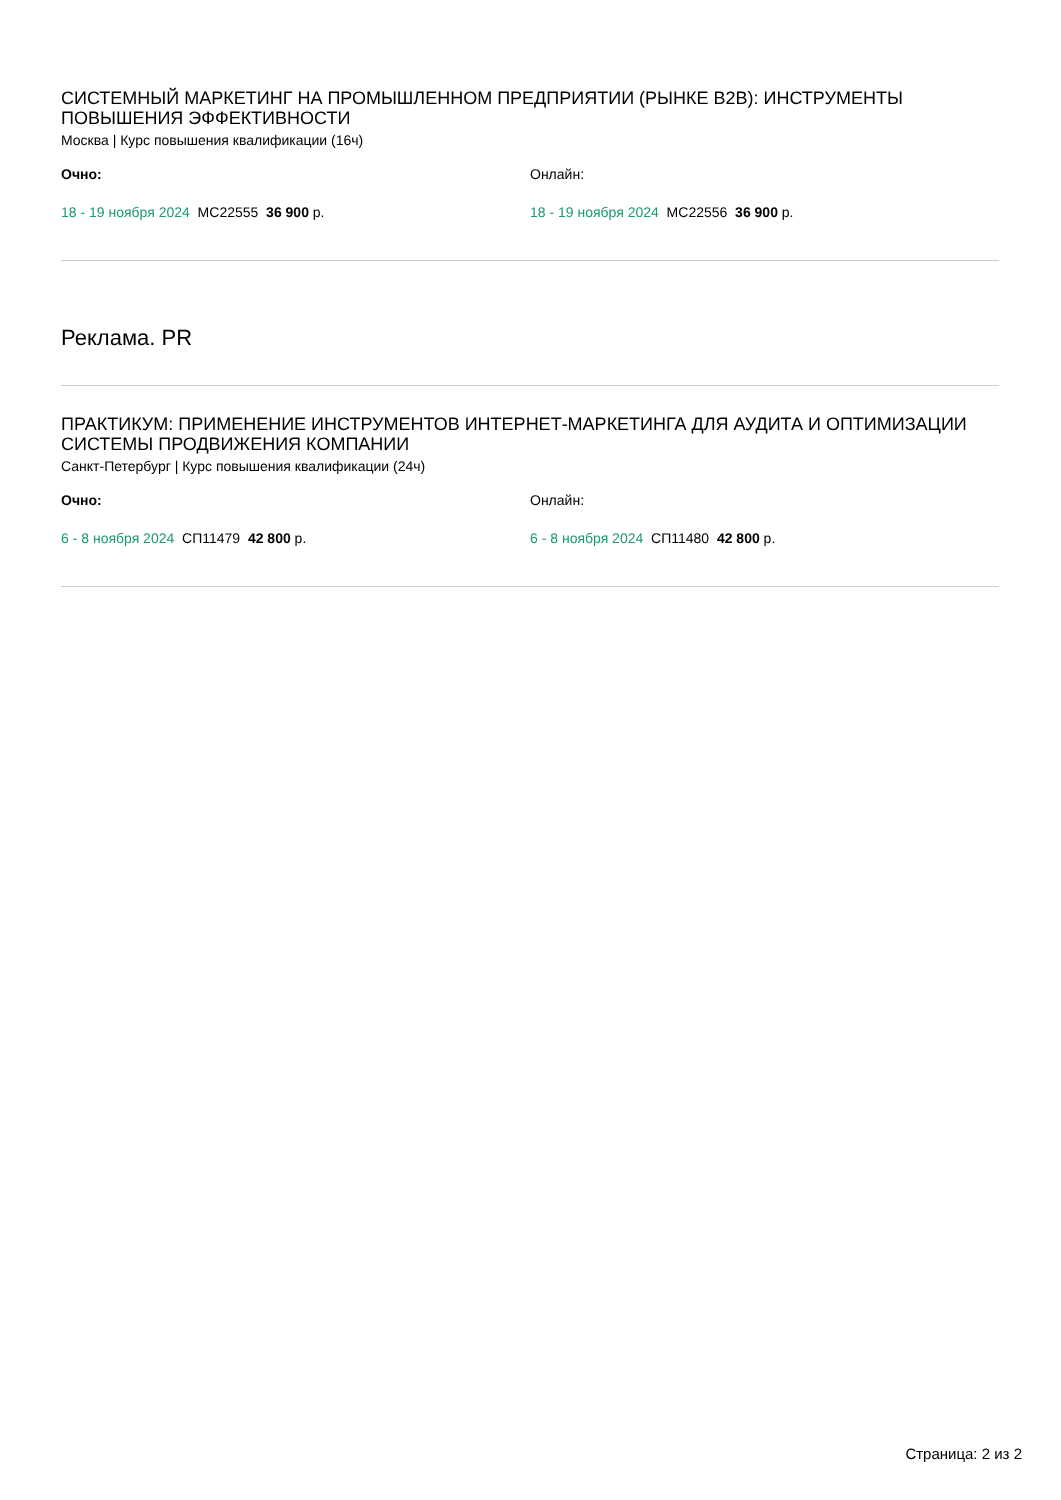СИСТЕМНЫЙ МАРКЕТИНГ НА ПРОМЫШЛЕННОМ ПРЕДПРИЯТИИ (РЫНКЕ B2B): ИНСТРУМЕНТЫ ПОВЫШЕНИЯ ЭФФЕКТИВНОСТИ
Москва | Курс повышения квалификации (16ч)
Очно: Онлайн:
18 - 19 ноября 2024 МС22555 36 900 р. 18 - 19 ноября 2024 МС22556 36 900 р.
Реклама. PR
ПРАКТИКУМ: ПРИМЕНЕНИЕ ИНСТРУМЕНТОВ ИНТЕРНЕТ-МАРКЕТИНГА ДЛЯ АУДИТА И ОПТИМИЗАЦИИ СИСТЕМЫ ПРОДВИЖЕНИЯ КОМПАНИИ
Санкт-Петербург | Курс повышения квалификации (24ч)
Очно: Онлайн:
6 - 8 ноября 2024 СП11479 42 800 р. 6 - 8 ноября 2024 СП11480 42 800 р.
Страница: 2 из 2